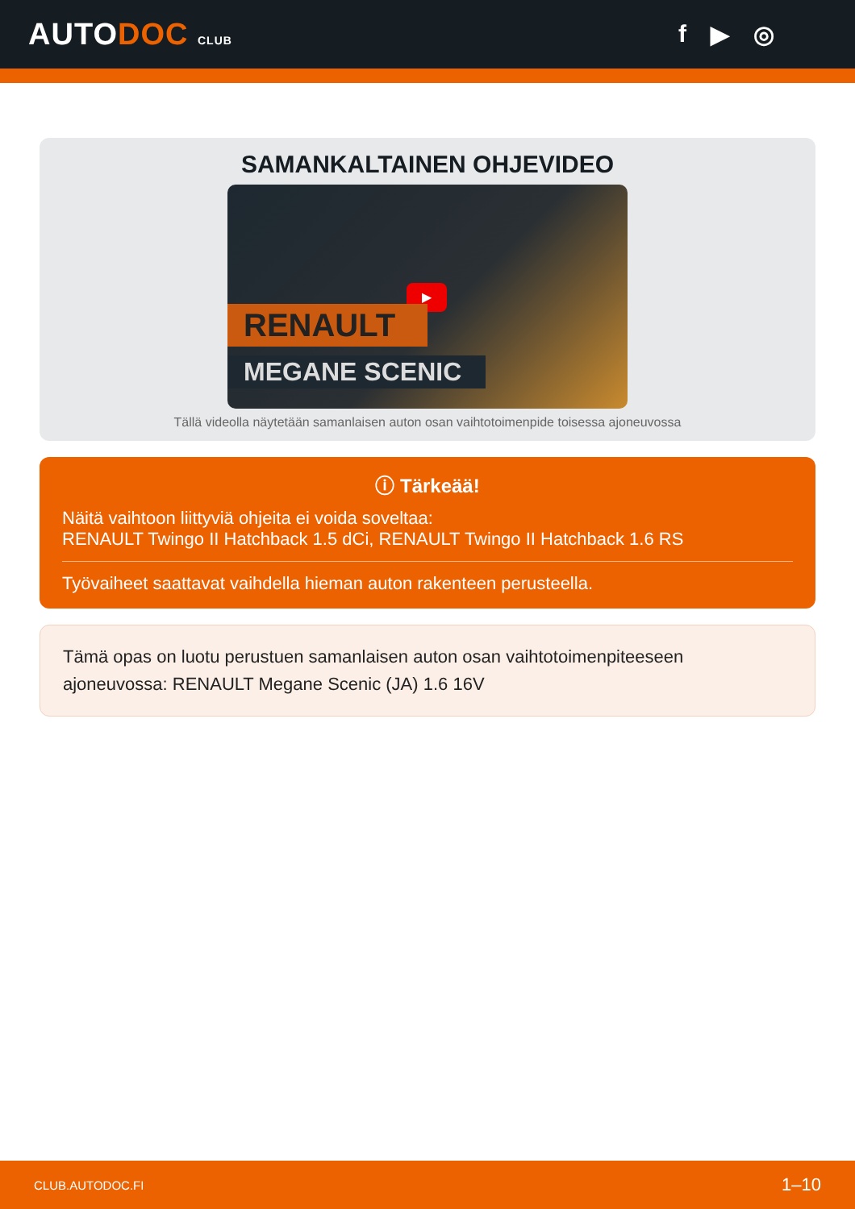AUTODOC CLUB
f ▶ ◎
SAMANKALTAINEN OHJEVIDEO
▶
RENAULT
MEGANE SCENIC
Tällä videolla näytetään samanlaisen auton osan vaihtotoimenpide toisessa ajoneuvossa
ⓘ Tärkeää!
Näitä vaihtoon liittyviä ohjeita ei voida soveltaa:
RENAULT Twingo II Hatchback 1.5 dCi, RENAULT Twingo II Hatchback 1.6 RS
Työvaiheet saattavat vaihdella hieman auton rakenteen perusteella.
Tämä opas on luotu perustuen samanlaisen auton osan vaihtotoimenpiteeseen ajoneuvossa: RENAULT Megane Scenic (JA) 1.6 16V
CLUB.AUTODOC.FI 1–10